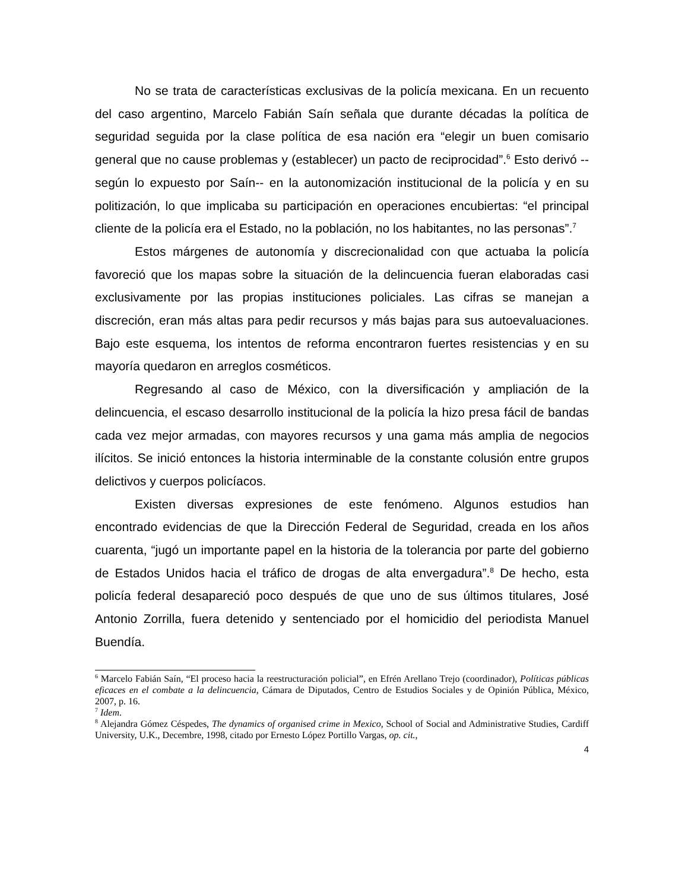No se trata de características exclusivas de la policía mexicana. En un recuento del caso argentino, Marcelo Fabián Saín señala que durante décadas la política de seguridad seguida por la clase política de esa nación era “elegir un buen comisario general que no cause problemas y (establecer) un pacto de reciprocidad”.<sup>6</sup> Esto derivó --según lo expuesto por Saín-- en la autonomización institucional de la policía y en su politización, lo que implicaba su participación en operaciones encubiertas: “el principal cliente de la policía era el Estado, no la población, no los habitantes, no las personas”.<sup>7</sup>
Estos márgenes de autonomía y discrecionalidad con que actuaba la policía favoreció que los mapas sobre la situación de la delincuencia fueran elaboradas casi exclusivamente por las propias instituciones policiales. Las cifras se manejan a discreción, eran más altas para pedir recursos y más bajas para sus autoevaluaciones. Bajo este esquema, los intentos de reforma encontraron fuertes resistencias y en su mayoría quedaron en arreglos cosméticos.
Regresando al caso de México, con la diversificación y ampliación de la delincuencia, el escaso desarrollo institucional de la policía la hizo presa fácil de bandas cada vez mejor armadas, con mayores recursos y una gama más amplia de negocios ilícitos. Se inició entonces la historia interminable de la constante colusión entre grupos delictivos y cuerpos policíacos.
Existen diversas expresiones de este fenómeno. Algunos estudios han encontrado evidencias de que la Dirección Federal de Seguridad, creada en los años cuarenta, “jugó un importante papel en la historia de la tolerancia por parte del gobierno de Estados Unidos hacia el tráfico de drogas de alta envergadura”.<sup>8</sup> De hecho, esta policía federal desapareció poco después de que uno de sus últimos titulares, José Antonio Zorrilla, fuera detenido y sentenciado por el homicidio del periodista Manuel Buendía.
<sup>6</sup> Marcelo Fabián Saín, “El proceso hacia la reestructuración policial”, en Efrén Arellano Trejo (coordinador), Políticas públicas eficaces en el combate a la delincuencia, Cámara de Diputados, Centro de Estudios Sociales y de Opinión Pública, México, 2007, p. 16.
<sup>7</sup> Idem.
<sup>8</sup> Alejandra Gómez Céspedes, The dynamics of organised crime in Mexico, School of Social and Administrative Studies, Cardiff University, U.K., Decembre, 1998, citado por Ernesto López Portillo Vargas, op. cit.,
4